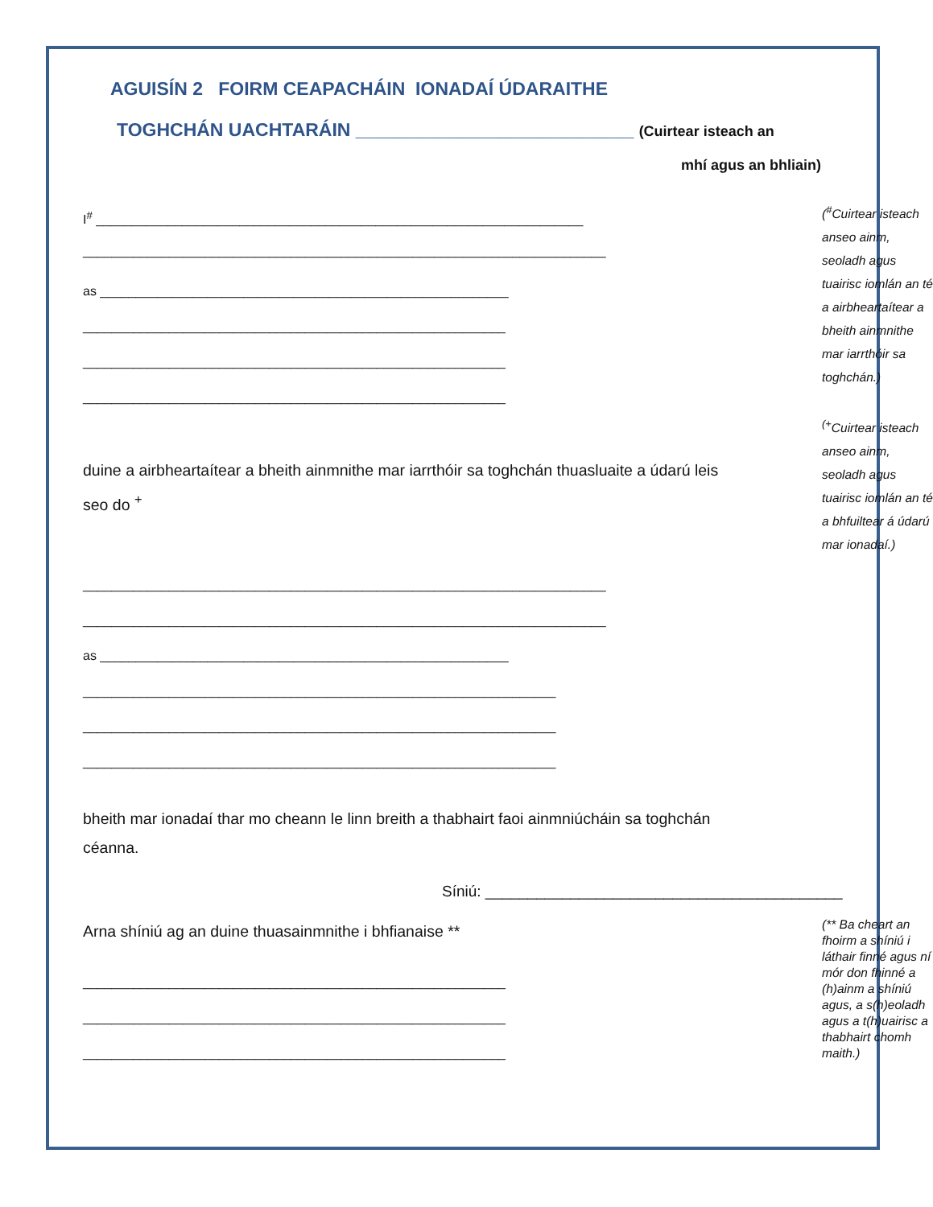AGUISÍN 2 FOIRM CEAPACHÁIN IONADAÍ ÚDARAITHE
TOGHCHÁN UACHTARÁIN ___________________________ (Cuirtear isteach an
mhí agus an bhliain)
I<sup>#</sup> ____________________________________________________________________
_________________________________________________________________________
as _________________________________________________________
___________________________________________________________
___________________________________________________________
___________________________________________________________
duine a airbheartaítear a bheith ainmnithe mar iarrthóir sa toghchán thuasluaite a údarú leis seo do <sup>+</sup>
_________________________________________________________________________
_________________________________________________________________________
as _________________________________________________________
__________________________________________________________________
__________________________________________________________________
__________________________________________________________________
bheith mar ionadaí thar mo cheann le linn breith a thabhairt faoi ainmniúcháin sa toghchán céanna.
(<sup>#</sup>Cuirtear isteach anseo ainm, seoladh agus tuairisc iomlán an té a airbheartaítear a bheith ainmnithe mar iarrthóir sa toghchán.)
<sup>(+</sup>Cuirtear isteach anseo ainm, seoladh agus tuairisc iomlán an té a bhfuiltear á údarú mar ionadaí.)
Síniú: __________________________________________
Arna shíniú ag an duine thuasainmnithe i bhfianaise **
___________________________________________________________
___________________________________________________________
___________________________________________________________
(** Ba cheart an fhoirm a shíniú i láthair finné agus ní mór don fhinné a (h)ainm a shíniú agus, a s(h)eoladh agus a t(h)uairisc a thabhairt chomh maith.)